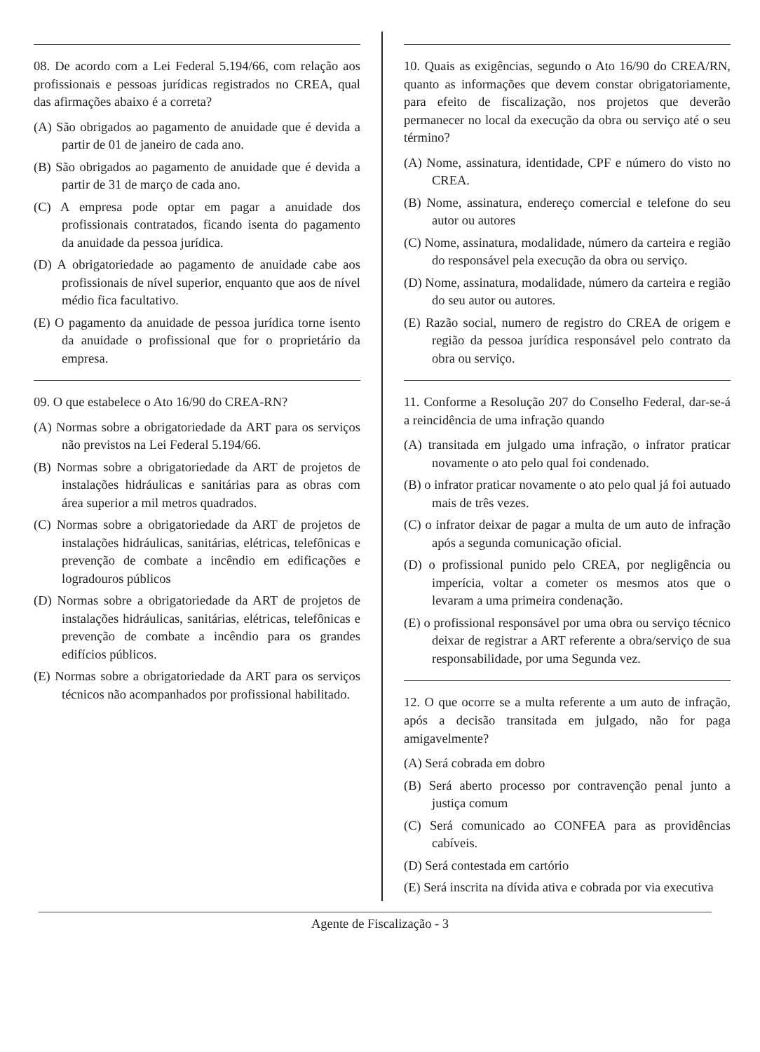08. De acordo com a Lei Federal 5.194/66, com relação aos profissionais e pessoas jurídicas registrados no CREA, qual das afirmações abaixo é a correta?
(A) São obrigados ao pagamento de anuidade que é devida a partir de 01 de janeiro de cada ano.
(B) São obrigados ao pagamento de anuidade que é devida a partir de 31 de março de cada ano.
(C) A empresa pode optar em pagar a anuidade dos profissionais contratados, ficando isenta do pagamento da anuidade da pessoa jurídica.
(D) A obrigatoriedade ao pagamento de anuidade cabe aos profissionais de nível superior, enquanto que aos de nível médio fica facultativo.
(E) O pagamento da anuidade de pessoa jurídica torne isento da anuidade o profissional que for o proprietário da empresa.
09. O que estabelece o Ato 16/90 do CREA-RN?
(A) Normas sobre a obrigatoriedade da ART para os serviços não previstos na Lei Federal 5.194/66.
(B) Normas sobre a obrigatoriedade da ART de projetos de instalações hidráulicas e sanitárias para as obras com área superior a mil metros quadrados.
(C) Normas sobre a obrigatoriedade da ART de projetos de instalações hidráulicas, sanitárias, elétricas, telefônicas e prevenção de combate a incêndio em edificações e logradouros públicos
(D) Normas sobre a obrigatoriedade da ART de projetos de instalações hidráulicas, sanitárias, elétricas, telefônicas e prevenção de combate a incêndio para os grandes edifícios públicos.
(E) Normas sobre a obrigatoriedade da ART para os serviços técnicos não acompanhados por profissional habilitado.
10. Quais as exigências, segundo o Ato 16/90 do CREA/RN, quanto as informações que devem constar obrigatoriamente, para efeito de fiscalização, nos projetos que deverão permanecer no local da execução da obra ou serviço até o seu término?
(A) Nome, assinatura, identidade, CPF e número do visto no CREA.
(B) Nome, assinatura, endereço comercial e telefone do seu autor ou autores
(C) Nome, assinatura, modalidade, número da carteira e região do responsável pela execução da obra ou serviço.
(D) Nome, assinatura, modalidade, número da carteira e região do seu autor ou autores.
(E) Razão social, numero de registro do CREA de origem e região da pessoa jurídica responsável pelo contrato da obra ou serviço.
11. Conforme a Resolução 207 do Conselho Federal, dar-se-á a reincidência de uma infração quando
(A) transitada em julgado uma infração, o infrator praticar novamente o ato pelo qual foi condenado.
(B) o infrator praticar novamente o ato pelo qual já foi autuado mais de três vezes.
(C) o infrator deixar de pagar a multa de um auto de infração após a segunda comunicação oficial.
(D) o profissional punido pelo CREA, por negligência ou imperícia, voltar a cometer os mesmos atos que o levaram a uma primeira condenação.
(E) o profissional responsável por uma obra ou serviço técnico deixar de registrar a ART referente a obra/serviço de sua responsabilidade, por uma Segunda vez.
12. O que ocorre se a multa referente a um auto de infração, após a decisão transitada em julgado, não for paga amigavelmente?
(A) Será cobrada em dobro
(B) Será aberto processo por contravenção penal junto a justiça comum
(C) Será comunicado ao CONFEA para as providências cabíveis.
(D) Será contestada em cartório
(E) Será inscrita na dívida ativa e cobrada por via executiva
Agente de Fiscalização - 3